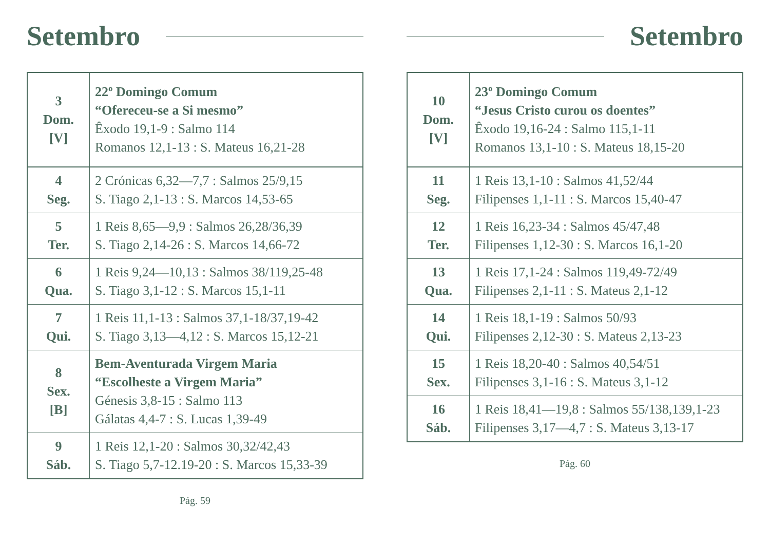Setembro
| 3 Dom. [V] | 22º Domingo Comum “Ofereceu-se a Si mesmo” Êxodo 19,1-9 : Salmo 114 Romanos 12,1-13 : S. Mateus 16,21-28 |
| 4 Seg. | 2 Crónicas 6,32—7,7 : Salmos 25/9,15 S. Tiago 2,1-13 : S. Marcos 14,53-65 |
| 5 Ter. | 1 Reis 8,65—9,9 : Salmos 26,28/36,39 S. Tiago 2,14-26 : S. Marcos 14,66-72 |
| 6 Qua. | 1 Reis 9,24—10,13 : Salmos 38/119,25-48 S. Tiago 3,1-12 : S. Marcos 15,1-11 |
| 7 Qui. | 1 Reis 11,1-13 : Salmos 37,1-18/37,19-42 S. Tiago 3,13—4,12 : S. Marcos 15,12-21 |
| 8 Sex. [B] | Bem-Aventurada Virgem Maria “Escolheste a Virgem Maria” Génesis 3,8-15 : Salmo 113 Gálatas 4,4-7 : S. Lucas 1,39-49 |
| 9 Sáb. | 1 Reis 12,1-20 : Salmos 30,32/42,43 S. Tiago 5,7-12.19-20 : S. Marcos 15,33-39 |
Pág. 59
Setembro
| 10 Dom. [V] | 23º Domingo Comum “Jesus Cristo curou os doentes” Êxodo 19,16-24 : Salmo 115,1-11 Romanos 13,1-10 : S. Mateus 18,15-20 |
| 11 Seg. | 1 Reis 13,1-10 : Salmos 41,52/44 Filipenses 1,1-11 : S. Marcos 15,40-47 |
| 12 Ter. | 1 Reis 16,23-34 : Salmos 45/47,48 Filipenses 1,12-30 : S. Marcos 16,1-20 |
| 13 Qua. | 1 Reis 17,1-24 : Salmos 119,49-72/49 Filipenses 2,1-11 : S. Mateus 2,1-12 |
| 14 Qui. | 1 Reis 18,1-19 : Salmos 50/93 Filipenses 2,12-30 : S. Mateus 2,13-23 |
| 15 Sex. | 1 Reis 18,20-40 : Salmos 40,54/51 Filipenses 3,1-16 : S. Mateus 3,1-12 |
| 16 Sáb. | 1 Reis 18,41—19,8 : Salmos 55/138,139,1-23 Filipenses 3,17—4,7 : S. Mateus 3,13-17 |
Pág. 60